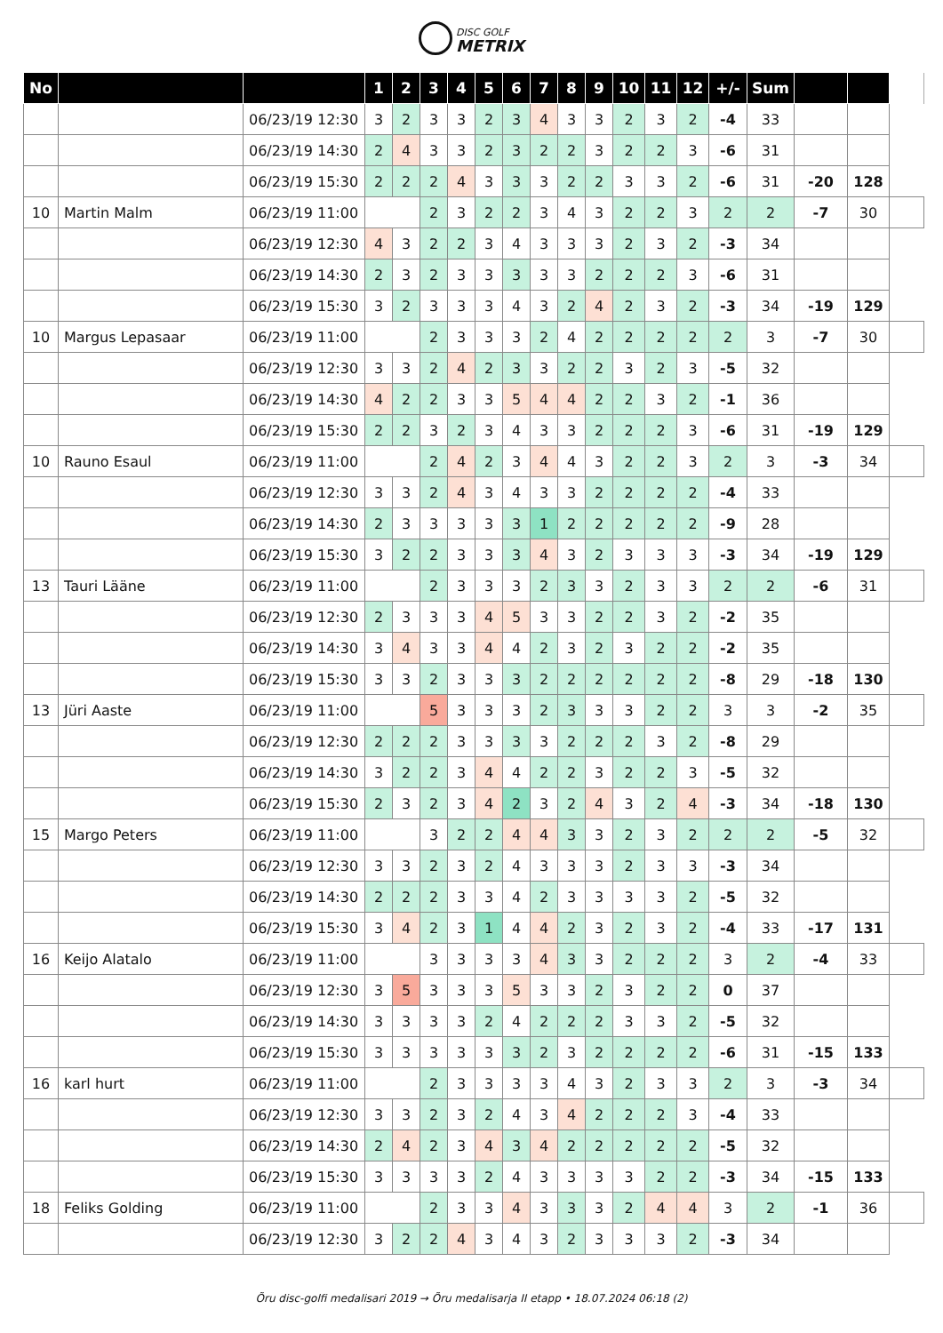DISC GOLF METRIX
| No | | | 1 | 2 | 3 | 4 | 5 | 6 | 7 | 8 | 9 | 10 | 11 | 12 | +/- | Sum | | | |
| | | 06/23/19 12:30 | 3 | 2 | 3 | 3 | 2 | 3 | 4 | 3 | 3 | 2 | 3 | 2 | -4 | 33 | | | |
| | | 06/23/19 14:30 | 2 | 4 | 3 | 3 | 2 | 3 | 2 | 2 | 3 | 2 | 2 | 3 | -6 | 31 | | | |
| | | 06/23/19 15:30 | 2 | 2 | 2 | 4 | 3 | 3 | 3 | 2 | 2 | 3 | 3 | 2 | -6 | 31 | -20 | 128 | |
| 10 | Martin Malm | 06/23/19 11:00 | | | 2 | 3 | 2 | 2 | 3 | 4 | 3 | 2 | 2 | 3 | 2 | 2 | -7 | 30 | |
| | | 06/23/19 12:30 | 4 | 3 | 2 | 2 | 3 | 4 | 3 | 3 | 3 | 2 | 3 | 2 | -3 | 34 | | | |
| | | 06/23/19 14:30 | 2 | 3 | 2 | 3 | 3 | 3 | 3 | 3 | 2 | 2 | 2 | 3 | -6 | 31 | | | |
| | | 06/23/19 15:30 | 3 | 2 | 3 | 3 | 3 | 4 | 3 | 2 | 4 | 2 | 3 | 2 | -3 | 34 | -19 | 129 | |
| 10 | Margus Lepasaar | 06/23/19 11:00 | | | 2 | 3 | 3 | 3 | 2 | 4 | 2 | 2 | 2 | 2 | 2 | 3 | -7 | 30 | |
| | | 06/23/19 12:30 | 3 | 3 | 2 | 4 | 2 | 3 | 3 | 2 | 2 | 3 | 2 | 3 | -5 | 32 | | | |
| | | 06/23/19 14:30 | 4 | 2 | 2 | 3 | 3 | 5 | 4 | 4 | 2 | 2 | 3 | 2 | -1 | 36 | | | |
| | | 06/23/19 15:30 | 2 | 2 | 3 | 2 | 3 | 4 | 3 | 3 | 2 | 2 | 2 | 3 | -6 | 31 | -19 | 129 | |
| 10 | Rauno Esaul | 06/23/19 11:00 | | | 2 | 4 | 2 | 3 | 4 | 4 | 3 | 2 | 2 | 3 | 2 | 3 | -3 | 34 | |
| | | 06/23/19 12:30 | 3 | 3 | 2 | 4 | 3 | 4 | 3 | 3 | 2 | 2 | 2 | 2 | -4 | 33 | | | |
| | | 06/23/19 14:30 | 2 | 3 | 3 | 3 | 3 | 3 | 1 | 2 | 2 | 2 | 2 | 2 | -9 | 28 | | | |
| | | 06/23/19 15:30 | 3 | 2 | 2 | 3 | 3 | 3 | 4 | 3 | 2 | 3 | 3 | 3 | -3 | 34 | -19 | 129 | |
| 13 | Tauri Lääne | 06/23/19 11:00 | | | 2 | 3 | 3 | 3 | 2 | 3 | 3 | 2 | 3 | 3 | 2 | 2 | -6 | 31 | |
| | | 06/23/19 12:30 | 2 | 3 | 3 | 3 | 4 | 5 | 3 | 3 | 2 | 2 | 3 | 2 | -2 | 35 | | | |
| | | 06/23/19 14:30 | 3 | 4 | 3 | 3 | 4 | 4 | 2 | 3 | 2 | 3 | 2 | 2 | -2 | 35 | | | |
| | | 06/23/19 15:30 | 3 | 3 | 2 | 3 | 3 | 3 | 2 | 2 | 2 | 2 | 2 | 2 | -8 | 29 | -18 | 130 | |
| 13 | Jüri Aaste | 06/23/19 11:00 | | | 5 | 3 | 3 | 3 | 2 | 3 | 3 | 3 | 2 | 2 | 3 | 3 | -2 | 35 | |
| | | 06/23/19 12:30 | 2 | 2 | 2 | 3 | 3 | 3 | 3 | 2 | 2 | 2 | 3 | 2 | -8 | 29 | | | |
| | | 06/23/19 14:30 | 3 | 2 | 2 | 3 | 4 | 4 | 2 | 2 | 3 | 2 | 2 | 3 | -5 | 32 | | | |
| | | 06/23/19 15:30 | 2 | 3 | 2 | 3 | 4 | 2 | 3 | 2 | 4 | 3 | 2 | 4 | -3 | 34 | -18 | 130 | |
| 15 | Margo Peters | 06/23/19 11:00 | | | 3 | 2 | 2 | 4 | 4 | 3 | 3 | 2 | 3 | 2 | 2 | 2 | -5 | 32 | |
| | | 06/23/19 12:30 | 3 | 3 | 2 | 3 | 2 | 4 | 3 | 3 | 3 | 2 | 3 | 3 | -3 | 34 | | | |
| | | 06/23/19 14:30 | 2 | 2 | 2 | 3 | 3 | 4 | 2 | 3 | 3 | 3 | 3 | 2 | -5 | 32 | | | |
| | | 06/23/19 15:30 | 3 | 4 | 2 | 3 | 1 | 4 | 4 | 2 | 3 | 2 | 3 | 2 | -4 | 33 | -17 | 131 | |
| 16 | Keijo Alatalo | 06/23/19 11:00 | | | 3 | 3 | 3 | 3 | 4 | 3 | 3 | 2 | 2 | 2 | 3 | 2 | -4 | 33 | |
| | | 06/23/19 12:30 | 3 | 5 | 3 | 3 | 3 | 5 | 3 | 3 | 2 | 3 | 2 | 2 | 0 | 37 | | | |
| | | 06/23/19 14:30 | 3 | 3 | 3 | 3 | 2 | 4 | 2 | 2 | 2 | 3 | 3 | 2 | -5 | 32 | | | |
| | | 06/23/19 15:30 | 3 | 3 | 3 | 3 | 3 | 3 | 2 | 3 | 2 | 2 | 2 | 2 | -6 | 31 | -15 | 133 | |
| 16 | karl hurt | 06/23/19 11:00 | | | 2 | 3 | 3 | 3 | 3 | 4 | 3 | 2 | 3 | 3 | 2 | 3 | -3 | 34 | |
| | | 06/23/19 12:30 | 3 | 3 | 2 | 3 | 2 | 4 | 3 | 4 | 2 | 2 | 2 | 3 | -4 | 33 | | | |
| | | 06/23/19 14:30 | 2 | 4 | 2 | 3 | 4 | 3 | 4 | 2 | 2 | 2 | 2 | 2 | -5 | 32 | | | |
| | | 06/23/19 15:30 | 3 | 3 | 3 | 3 | 2 | 4 | 3 | 3 | 3 | 3 | 2 | 2 | -3 | 34 | -15 | 133 | |
| 18 | Feliks Golding | 06/23/19 11:00 | | | 2 | 3 | 3 | 4 | 3 | 3 | 3 | 2 | 4 | 4 | 3 | 2 | -1 | 36 | |
| | | 06/23/19 12:30 | 3 | 2 | 2 | 4 | 3 | 4 | 3 | 2 | 3 | 3 | 3 | 2 | -3 | 34 | | | |
Õru disc-golfi medalisari 2019 → Õru medalisarja II etapp • 18.07.2024 06:18 (2)